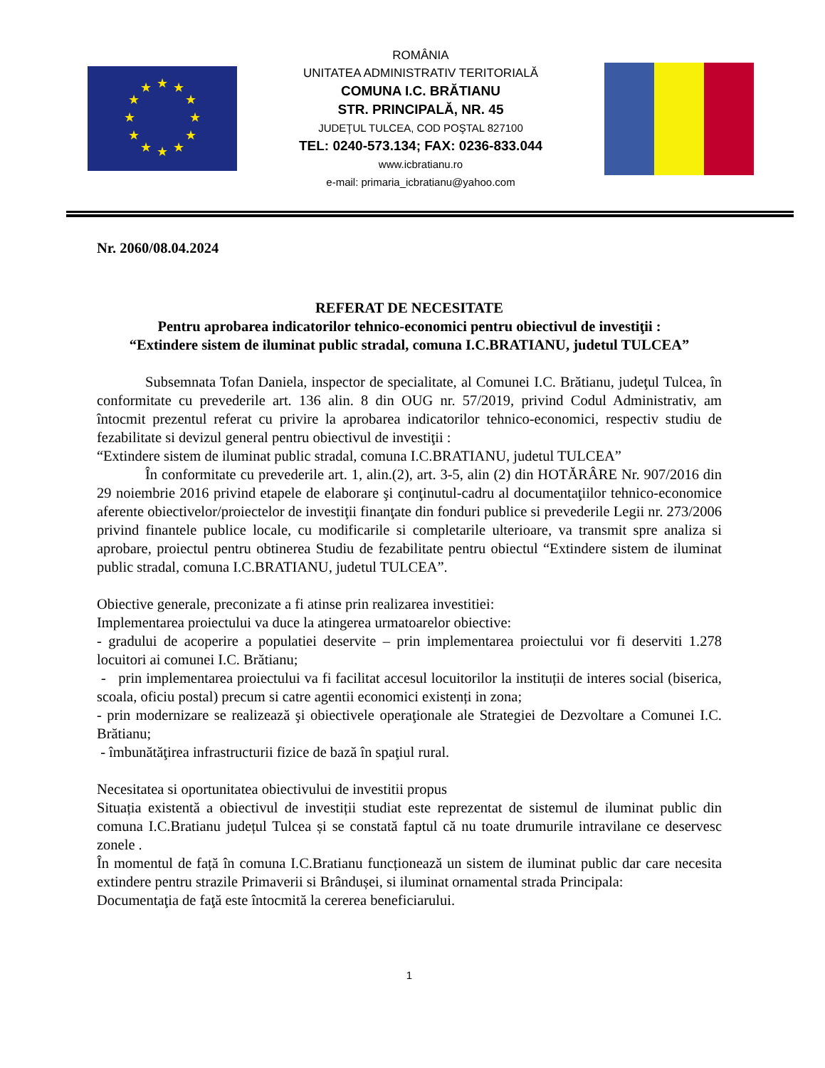★
★
★
★
★
★
★
★
★
★
★
★
ROMÂNIA
UNITATEA ADMINISTRATIV TERITORIALĂ
COMUNA I.C. BRĂTIANU
STR. PRINCIPALĂ, NR. 45
JUDEŢUL TULCEA, COD POŞTAL 827100
TEL: 0240-573.134; FAX: 0236-833.044
www.icbratianu.ro
e-mail: primaria_icbratianu@yahoo.com
Nr. 2060/08.04.2024
REFERAT DE NECESITATE
Pentru aprobarea indicatorilor tehnico-economici pentru obiectivul de investiţii :
“Extindere sistem de iluminat public stradal, comuna I.C.BRATIANU, judetul TULCEA”
Subsemnata Tofan Daniela, inspector de specialitate, al Comunei I.C. Brătianu, judeţul Tulcea, în conformitate cu prevederile art. 136 alin. 8 din OUG nr. 57/2019, privind Codul Administrativ, am întocmit prezentul referat cu privire la aprobarea indicatorilor tehnico-economici, respectiv studiu de fezabilitate si devizul general pentru obiectivul de investiţii :
“Extindere sistem de iluminat public stradal, comuna I.C.BRATIANU, judetul TULCEA”
În conformitate cu prevederile art. 1, alin.(2), art. 3-5, alin (2) din HOTĂRÂRE Nr. 907/2016 din 29 noiembrie 2016 privind etapele de elaborare şi conţinutul-cadru al documentaţiilor tehnico-economice aferente obiectivelor/proiectelor de investiţii finanţate din fonduri publice si prevederile Legii nr. 273/2006 privind finantele publice locale, cu modificarile si completarile ulterioare, va transmit spre analiza si aprobare, proiectul pentru obtinerea Studiu de fezabilitate pentru obiectul “Extindere sistem de iluminat public stradal, comuna I.C.BRATIANU, judetul TULCEA”.
Obiective generale, preconizate a fi atinse prin realizarea investitiei:
Implementarea proiectului va duce la atingerea urmatoarelor obiective:
- gradului de acoperire a populatiei deservite – prin implementarea proiectului vor fi deserviti 1.278 locuitori ai comunei I.C. Brătianu;
- prin implementarea proiectului va fi facilitat accesul locuitorilor la instituții de interes social (biserica, scoala, oficiu postal) precum si catre agentii economici existenți in zona;
- prin modernizare se realizează şi obiectivele operaţionale ale Strategiei de Dezvoltare a Comunei I.C. Brătianu;
- îmbunătăţirea infrastructurii fizice de bază în spaţiul rural.
Necesitatea si oportunitatea obiectivului de investitii propus
Situația existentă a obiectivul de investiții studiat este reprezentat de sistemul de iluminat public din comuna I.C.Bratianu județul Tulcea și se constată faptul că nu toate drumurile intravilane ce deservesc zonele .
În momentul de față în comuna I.C.Bratianu funcționează un sistem de iluminat public dar care necesita extindere pentru strazile Primaverii si Brândușei, si iluminat ornamental strada Principala:
Documentaţia de faţă este întocmită la cererea beneficiarului.
1